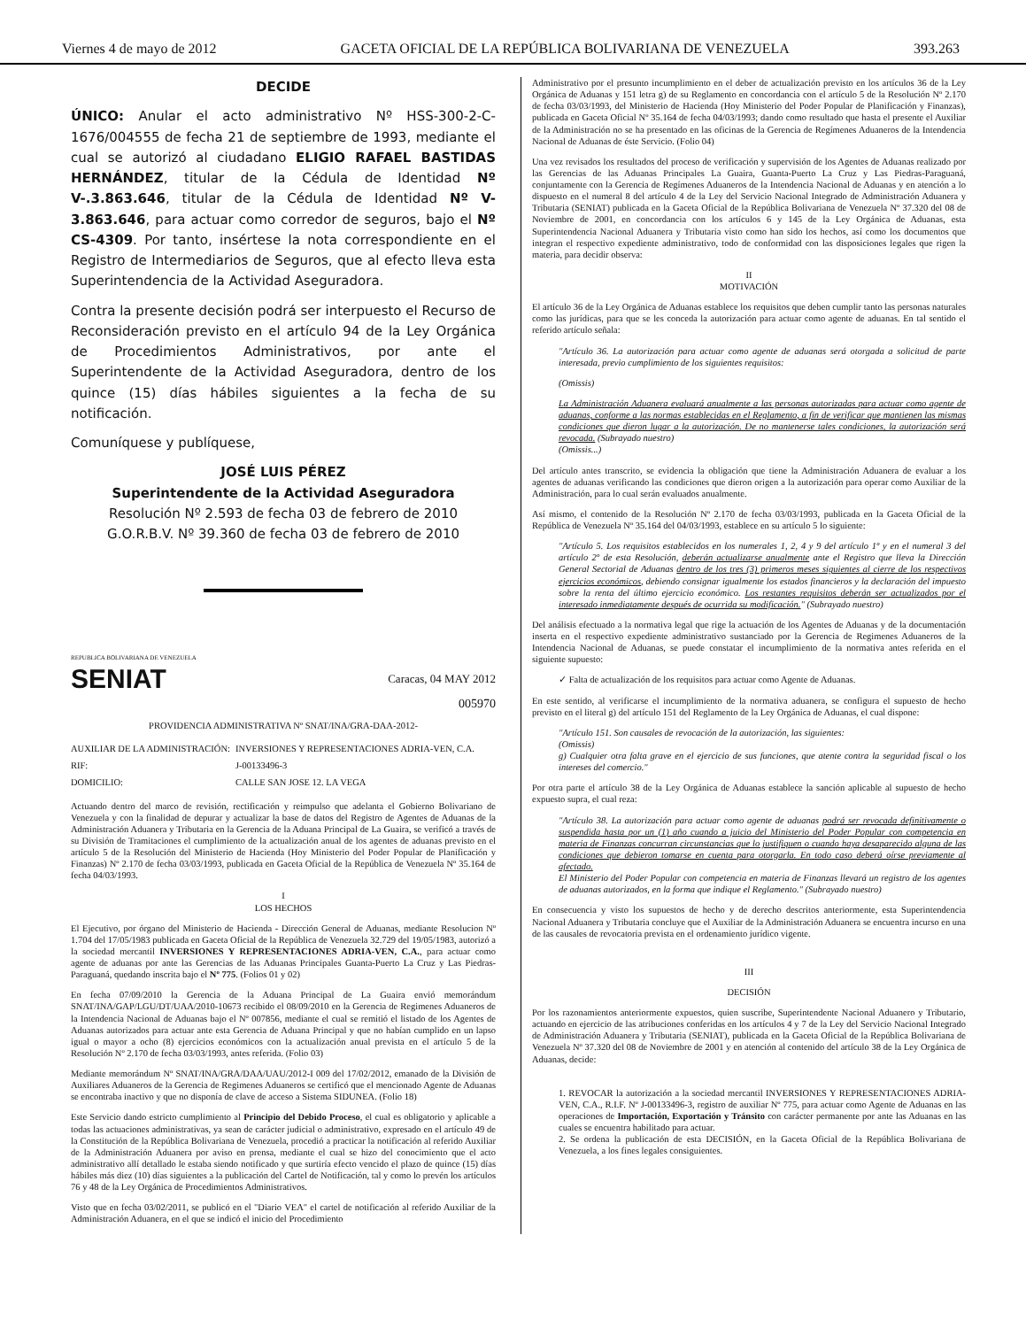Viernes 4 de mayo de 2012 GACETA OFICIAL DE LA REPÚBLICA BOLIVARIANA DE VENEZUELA 393.263
DECIDE
ÚNICO: Anular el acto administrativo Nº HSS-300-2-C-1676/004555 de fecha 21 de septiembre de 1993, mediante el cual se autorizó al ciudadano ELIGIO RAFAEL BASTIDAS HERNÁNDEZ, titular de la Cédula de Identidad Nº V-.3.863.646, titular de la Cédula de Identidad Nº V-3.863.646, para actuar como corredor de seguros, bajo el Nº CS-4309. Por tanto, insértese la nota correspondiente en el Registro de Intermediarios de Seguros, que al efecto lleva esta Superintendencia de la Actividad Aseguradora.
Contra la presente decisión podrá ser interpuesto el Recurso de Reconsideración previsto en el artículo 94 de la Ley Orgánica de Procedimientos Administrativos, por ante el Superintendente de la Actividad Aseguradora, dentro de los quince (15) días hábiles siguientes a la fecha de su notificación.
Comuníquese y publíquese,
JOSÉ LUIS PÉREZ
Superintendente de la Actividad Aseguradora
Resolución Nº 2.593 de fecha 03 de febrero de 2010
G.O.R.B.V. Nº 39.360 de fecha 03 de febrero de 2010
REPUBLICA BOLIVARIANA DE VENEZUELA
SENIAT Caracas, 04 MAY 2012
005970
PROVIDENCIA ADMINISTRATIVA Nº SNAT/INA/GRA-DAA-2012-
| AUXILIAR DE LA ADMINISTRACIÓN: | INVERSIONES Y REPRESENTACIONES ADRIA-VEN, C.A. |
| RIF: | J-00133496-3 |
| DOMICILIO: | CALLE SAN JOSE 12. LA VEGA |
Actuando dentro del marco de revisión, rectificación y reimpulso que adelanta el Gobierno Bolivariano de Venezuela y con la finalidad de depurar y actualizar la base de datos del Registro de Agentes de Aduanas de la Administración Aduanera y Tributaria en la Gerencia de la Aduana Principal de La Guaira, se verificó a través de su División de Tramitaciones el cumplimiento de la actualización anual de los agentes de aduanas previsto en el artículo 5 de la Resolución del Ministerio de Hacienda (Hoy Ministerio del Poder Popular de Planificación y Finanzas) Nº 2.170 de fecha 03/03/1993, publicada en Gaceta Oficial de la República de Venezuela Nº 35.164 de fecha 04/03/1993.
I
LOS HECHOS
El Ejecutivo, por órgano del Ministerio de Hacienda - Dirección General de Aduanas, mediante Resolucion Nº 1.704 del 17/05/1983 publicada en Gaceta Oficial de la República de Venezuela 32.729 del 19/05/1983, autorizó a la sociedad mercantil INVERSIONES Y REPRESENTACIONES ADRIA-VEN, C.A., para actuar como agente de aduanas por ante las Gerencias de las Aduanas Principales Guanta-Puerto La Cruz y Las Piedras-Paraguaná, quedando inscrita bajo el Nº 775. (Folios 01 y 02)
En fecha 07/09/2010 la Gerencia de la Aduana Principal de La Guaira envió memorándum SNAT/INA/GAP/LGU/DT/UAA/2010-10673 recibido el 08/09/2010 en la Gerencia de Regimenes Aduaneros de la Intendencia Nacional de Aduanas bajo el Nº 007856, mediante el cual se remitió el listado de los Agentes de Aduanas autorizados para actuar ante esta Gerencia de Aduana Principal y que no habían cumplido en un lapso igual o mayor a ocho (8) ejercicios económicos con la actualización anual prevista en el artículo 5 de la Resolución Nº 2.170 de fecha 03/03/1993, antes referida. (Folio 03)
Mediante memorándum Nº SNAT/INA/GRA/DAA/UAU/2012-I 009 del 17/02/2012, emanado de la División de Auxiliares Aduaneros de la Gerencia de Regimenes Aduaneros se certificó que el mencionado Agente de Aduanas se encontraba inactivo y que no disponía de clave de acceso a Sistema SIDUNEA. (Folio 18)
Este Servicio dando estricto cumplimiento al Principio del Debido Proceso, el cual es obligatorio y aplicable a todas las actuaciones administrativas, ya sean de carácter judicial o administrativo, expresado en el artículo 49 de la Constitución de la República Bolivariana de Venezuela, procedió a practicar la notificación al referido Auxiliar de la Administración Aduanera por aviso en prensa, mediante el cual se hizo del conocimiento que el acto administrativo allí detallado le estaba siendo notificado y que surtiría efecto vencido el plazo de quince (15) días hábiles más diez (10) días siguientes a la publicación del Cartel de Notificación, tal y como lo prevén los artículos 76 y 48 de la Ley Orgánica de Procedimientos Administrativos.
Visto que en fecha 03/02/2011, se publicó en el "Diario VEA" el cartel de notificación al referido Auxiliar de la Administración Aduanera, en el que se indicó el inicio del Procedimiento
Administrativo por el presunto incumplimiento en el deber de actualización previsto en los artículos 36 de la Ley Orgánica de Aduanas y 151 letra g) de su Reglamento en concordancia con el artículo 5 de la Resolución Nº 2.170 de fecha 03/03/1993, del Ministerio de Hacienda (Hoy Ministerio del Poder Popular de Planificación y Finanzas), publicada en Gaceta Oficial Nº 35.164 de fecha 04/03/1993; dando como resultado que hasta el presente el Auxiliar de la Administración no se ha presentado en las oficinas de la Gerencia de Regímenes Aduaneros de la Intendencia Nacional de Aduanas de éste Servicio. (Folio 04)
Una vez revisados los resultados del proceso de verificación y supervisión de los Agentes de Aduanas realizado por las Gerencias de las Aduanas Principales La Guaira, Guanta-Puerto La Cruz y Las Piedras-Paraguaná, conjuntamente con la Gerencia de Regímenes Aduaneros de la Intendencia Nacional de Aduanas y en atención a lo dispuesto en el numeral 8 del artículo 4 de la Ley del Servicio Nacional Integrado de Administración Aduanera y Tributaria (SENIAT) publicada en la Gaceta Oficial de la República Bolivariana de Venezuela Nº 37.320 del 08 de Noviembre de 2001, en concordancia con los artículos 6 y 145 de la Ley Orgánica de Aduanas, esta Superintendencia Nacional Aduanera y Tributaria visto como han sido los hechos, así como los documentos que integran el respectivo expediente administrativo, todo de conformidad con las disposiciones legales que rigen la materia, para decidir observa:
II
MOTIVACIÓN
El artículo 36 de la Ley Orgánica de Aduanas establece los requisitos que deben cumplir tanto las personas naturales como las jurídicas, para que se les conceda la autorización para actuar como agente de aduanas. En tal sentido el referido artículo señala:
"Artículo 36. La autorización para actuar como agente de aduanas será otorgada a solicitud de parte interesada, previo cumplimiento de los siguientes requisitos:
(Omissis)
La Administración Aduanera evaluará anualmente a las personas autorizadas para actuar como agente de aduanas, conforme a las normas establecidas en el Reglamento, a fin de verificar que mantienen las mismas condiciones que dieron lugar a la autorización. De no mantenerse tales condiciones, la autorización será revocada. (Subrayado nuestro)
(Omissis...)
Del artículo antes transcrito, se evidencia la obligación que tiene la Administración Aduanera de evaluar a los agentes de aduanas verificando las condiciones que dieron origen a la autorización para operar como Auxiliar de la Administración, para lo cual serán evaluados anualmente.
Así mismo, el contenido de la Resolución Nº 2.170 de fecha 03/03/1993, publicada en la Gaceta Oficial de la República de Venezuela Nº 35.164 del 04/03/1993, establece en su artículo 5 lo siguiente:
"Artículo 5. Los requisitos establecidos en los numerales 1, 2, 4 y 9 del artículo 1º y en el numeral 3 del artículo 2º de esta Resolución, deberán actualizarse anualmente ante el Registro que lleva la Dirección General Sectorial de Aduanas dentro de los tres (3) primeros meses siguientes al cierre de los respectivos ejercicios económicos, debiendo consignar igualmente los estados financieros y la declaración del impuesto sobre la renta del último ejercicio económico. Los restantes requisitos deberán ser actualizados por el interesado inmediatamente después de ocurrida su modificación." (Subrayado nuestro)
Del análisis efectuado a la normativa legal que rige la actuación de los Agentes de Aduanas y de la documentación inserta en el respectivo expediente administrativo sustanciado por la Gerencia de Regimenes Aduaneros de la Intendencia Nacional de Aduanas, se puede constatar el incumplimiento de la normativa antes referida en el siguiente supuesto:
✓ Falta de actualización de los requisitos para actuar como Agente de Aduanas.
En este sentido, al verificarse el incumplimiento de la normativa aduanera, se configura el supuesto de hecho previsto en el literal g) del artículo 151 del Reglamento de la Ley Orgánica de Aduanas, el cual dispone:
"Artículo 151. Son causales de revocación de la autorización, las siguientes:
(Omissis)
g) Cualquier otra falta grave en el ejercicio de sus funciones, que atente contra la seguridad fiscal o los intereses del comercio."
Por otra parte el artículo 38 de la Ley Orgánica de Aduanas establece la sanción aplicable al supuesto de hecho expuesto supra, el cual reza:
"Artículo 38. La autorización para actuar como agente de aduanas podrá ser revocada definitivamente o suspendida hasta por un (1) año cuando a juicio del Ministerio del Poder Popular con competencia en materia de Finanzas concurran circunstancias que lo justifiquen o cuando haya desaparecido alguna de las condiciones que debieron tomarse en cuenta para otorgarla. En todo caso deberá oírse previamente al afectado.
El Ministerio del Poder Popular con competencia en materia de Finanzas llevará un registro de los agentes de aduanas autorizados, en la forma que indique el Reglamento." (Subrayado nuestro)
En consecuencia y visto los supuestos de hecho y de derecho descritos anteriormente, esta Superintendencia Nacional Aduanera y Tributaria concluye que el Auxiliar de la Administración Aduanera se encuentra incurso en una de las causales de revocatoria prevista en el ordenamiento jurídico vigente.
III
DECISIÓN
Por los razonamientos anteriormente expuestos, quien suscribe, Superintendente Nacional Aduanero y Tributario, actuando en ejercicio de las atribuciones conferidas en los artículos 4 y 7 de la Ley del Servicio Nacional Integrado de Administración Aduanera y Tributaria (SENIAT), publicada en la Gaceta Oficial de la República Bolivariana de Venezuela Nº 37.320 del 08 de Noviembre de 2001 y en atención al contenido del artículo 38 de la Ley Orgánica de Aduanas, decide:
1. REVOCAR la autorización a la sociedad mercantil INVERSIONES Y REPRESENTACIONES ADRIA-VEN, C.A., R.I.F. Nº J-00133496-3, registro de auxiliar Nº 775, para actuar como Agente de Aduanas en las operaciones de Importación, Exportación y Tránsito con carácter permanente por ante las Aduanas en las cuales se encuentra habilitado para actuar.
2. Se ordena la publicación de esta DECISIÓN, en la Gaceta Oficial de la República Bolivariana de Venezuela, a los fines legales consiguientes.